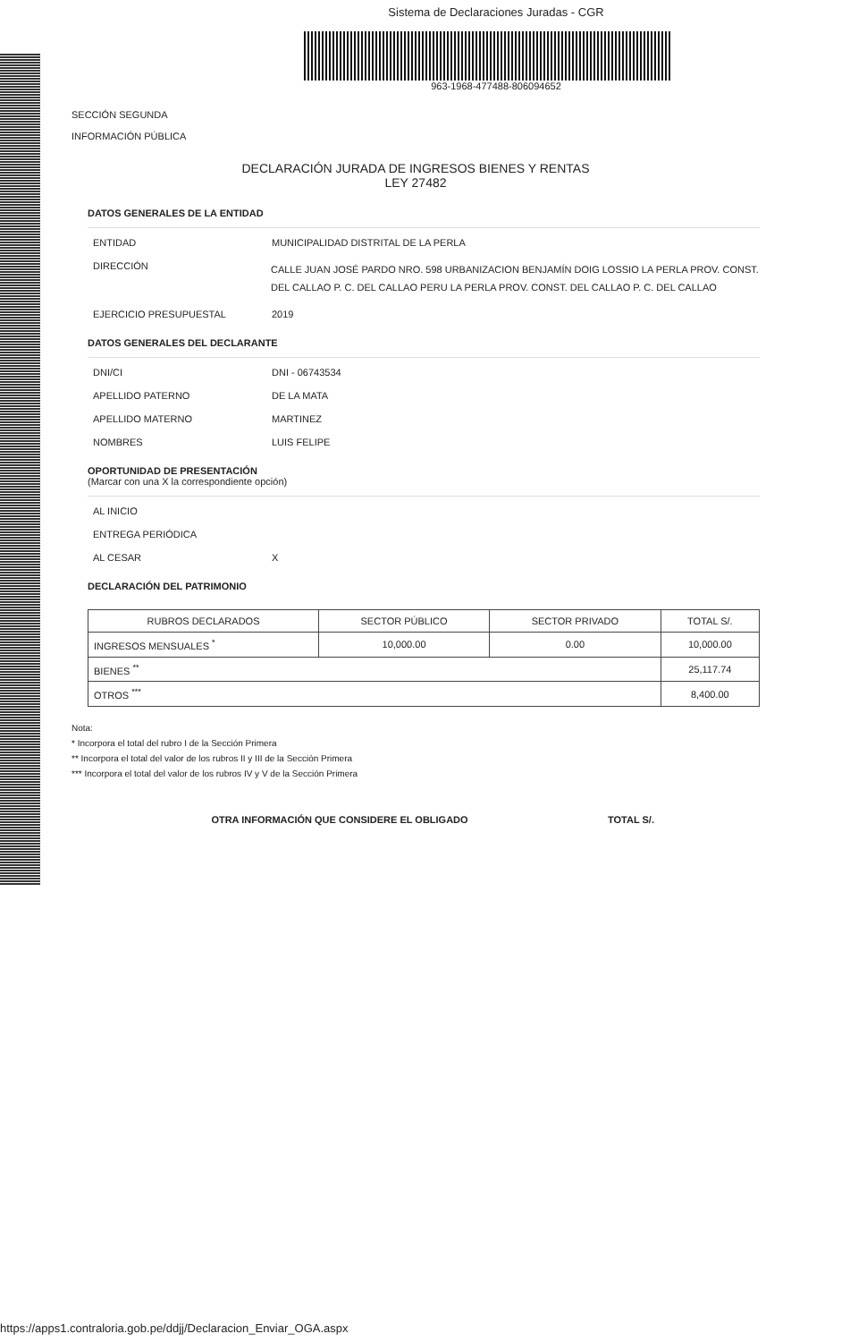Sistema de Declaraciones Juradas - CGR
963-1968-477488-806094652
SECCIÓN SEGUNDA
INFORMACIÓN PÚBLICA
DECLARACIÓN JURADA DE INGRESOS BIENES Y RENTAS
LEY 27482
DATOS GENERALES DE LA ENTIDAD
ENTIDAD MUNICIPALIDAD DISTRITAL DE LA PERLA
DIRECCIÓN
CALLE JUAN JOSÉ PARDO NRO. 598 URBANIZACION BENJAMÍN DOIG LOSSIO LA PERLA PROV. CONST. DEL CALLAO P. C. DEL CALLAO PERU LA PERLA PROV. CONST. DEL CALLAO P. C. DEL CALLAO
EJERCICIO PRESUPUESTAL 2019
DATOS GENERALES DEL DECLARANTE
DNI/CI DNI - 06743534
APELLIDO PATERNO DE LA MATA
APELLIDO MATERNO MARTINEZ
NOMBRES LUIS FELIPE
OPORTUNIDAD DE PRESENTACIÓN
(Marcar con una X la correspondiente opción)
AL INICIO
ENTREGA PERIÓDICA
AL CESAR X
DECLARACIÓN DEL PATRIMONIO
| RUBROS DECLARADOS | SECTOR PÚBLICO | SECTOR PRIVADO | TOTAL S/. |
| --- | --- | --- | --- |
| INGRESOS MENSUALES <sup>*</sup> | 10,000.00 | 0.00 | 10,000.00 |
| BIENES <sup>**</sup> | | | 25,117.74 |
| OTROS <sup>***</sup> | | | 8,400.00 |
Nota:
* Incorpora el total del rubro I de la Sección Primera
** Incorpora el total del valor de los rubros II y III de la Sección Primera
*** Incorpora el total del valor de los rubros IV y V de la Sección Primera
OTRA INFORMACIÓN QUE CONSIDERE EL OBLIGADO TOTAL S/.
https://apps1.contraloria.gob.pe/ddjj/Declaracion_Enviar_OGA.aspx